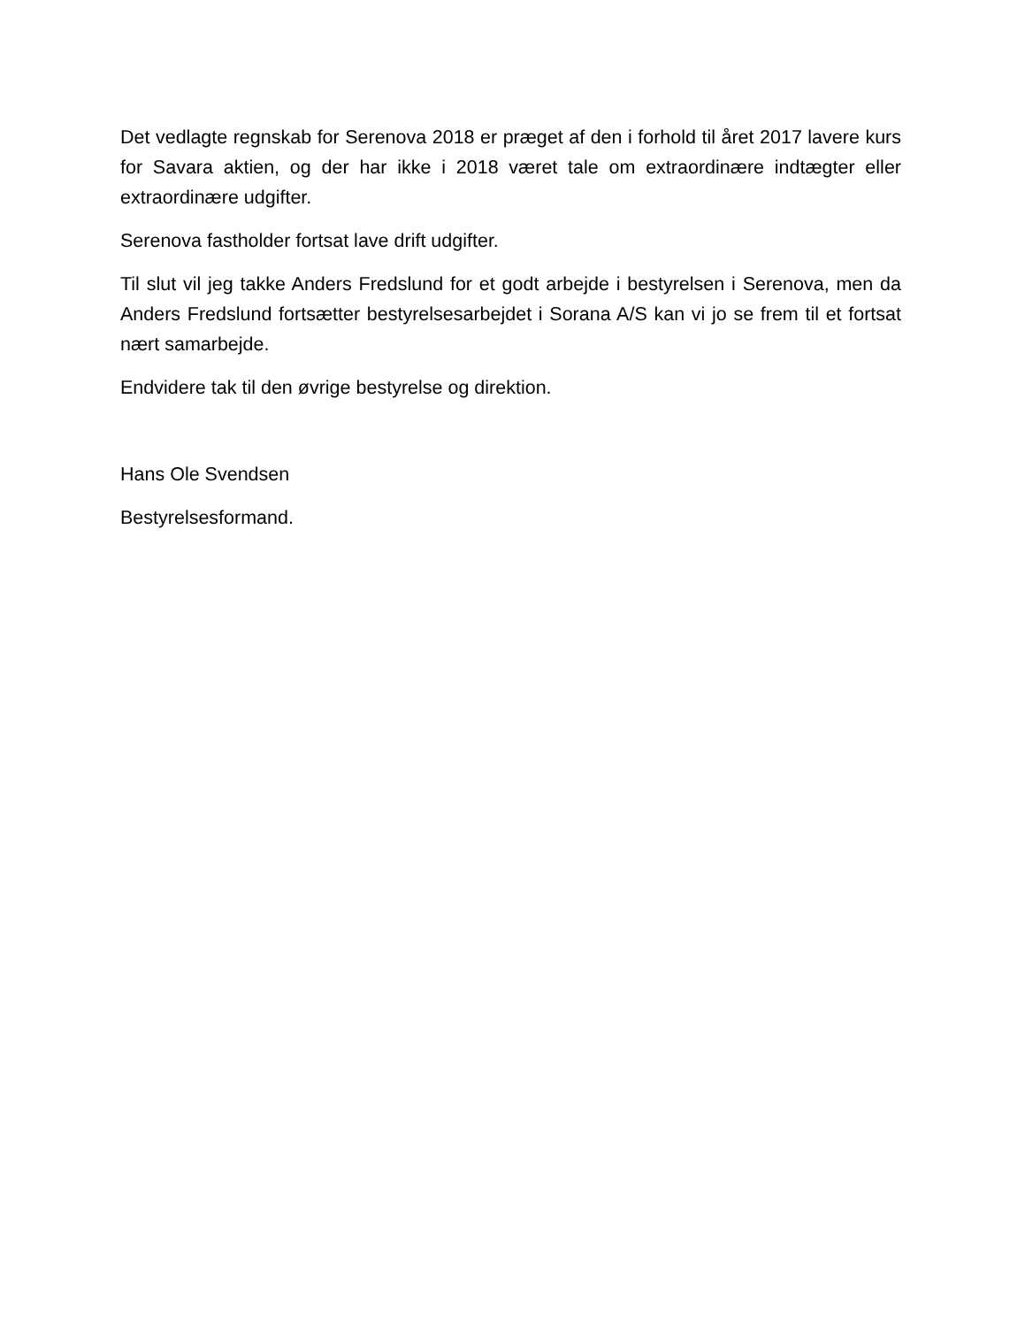Det vedlagte regnskab for Serenova 2018 er præget af den i forhold til året 2017 lavere kurs for Savara aktien, og der har ikke i 2018 været tale om extraordinære indtægter eller extraordinære udgifter.
Serenova fastholder fortsat lave drift udgifter.
Til slut vil jeg takke Anders Fredslund for et godt arbejde i bestyrelsen i Serenova, men da Anders Fredslund fortsætter bestyrelsesarbejdet i Sorana A/S kan vi jo se frem til et fortsat nært samarbejde.
Endvidere tak til den øvrige bestyrelse og direktion.
Hans Ole Svendsen
Bestyrelsesformand.